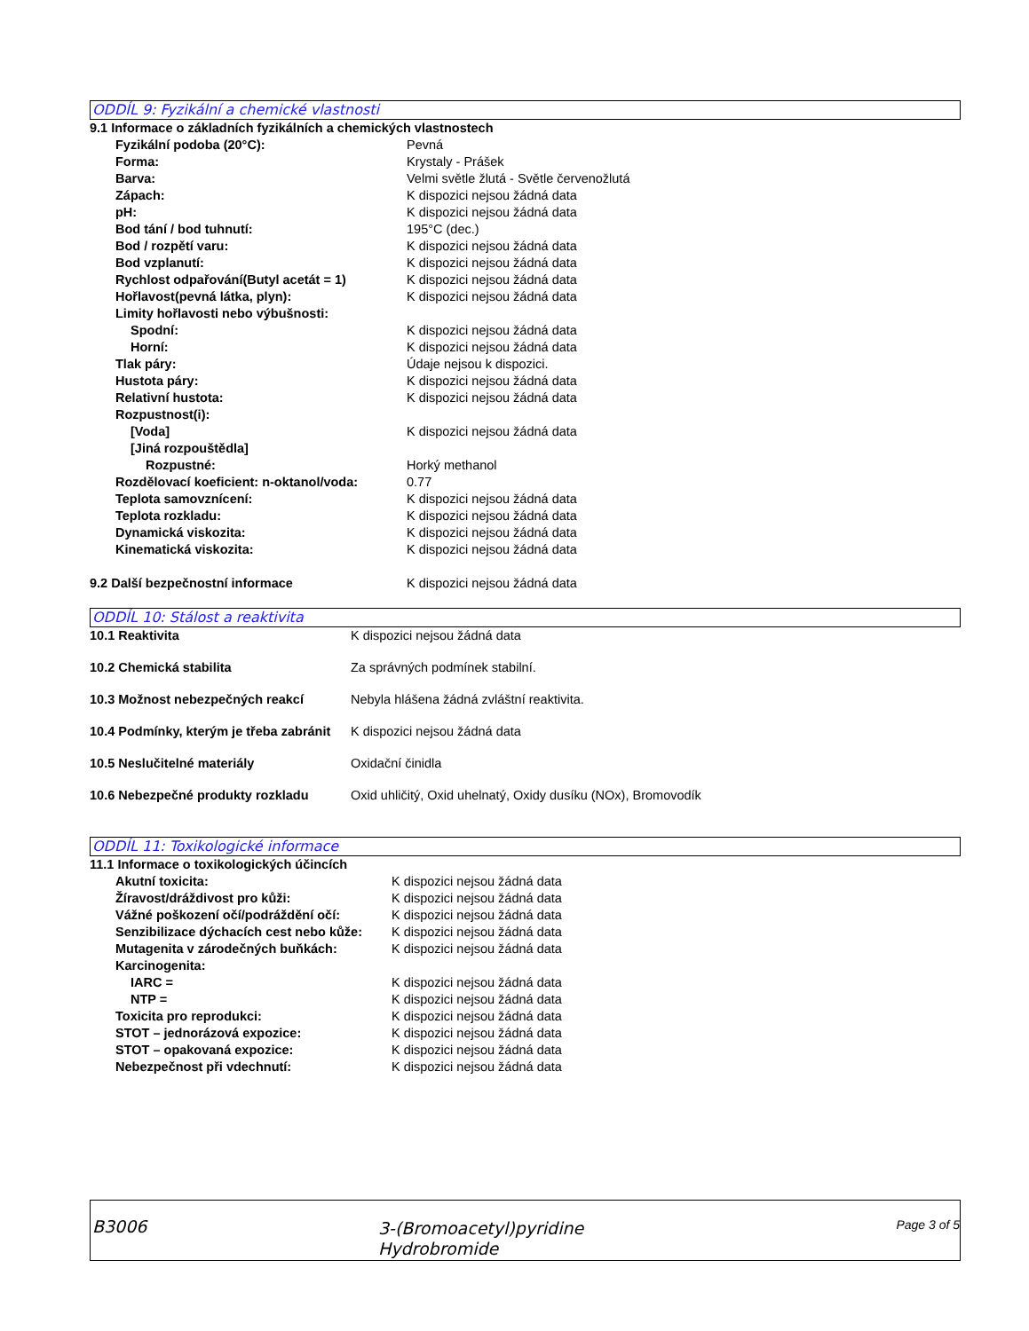ODDÍL 9: Fyzikální a chemické vlastnosti
| 9.1 Informace o základních fyzikálních a chemických vlastnostech | |
| Fyzikální podoba (20°C): | Pevná |
| Forma: | Krystaly - Prášek |
| Barva: | Velmi světle žlutá - Světle červenožlutá |
| Zápach: | K dispozici nejsou žádná data |
| pH: | K dispozici nejsou žádná data |
| Bod tání / bod tuhnutí: | 195°C (dec.) |
| Bod / rozpětí varu: | K dispozici nejsou žádná data |
| Bod vzplanutí: | K dispozici nejsou žádná data |
| Rychlost odpařování(Butyl acetát = 1) | K dispozici nejsou žádná data |
| Hořlavost(pevná látka, plyn): | K dispozici nejsou žádná data |
| Limity hořlavosti nebo výbušnosti: | |
| Spodní: | K dispozici nejsou žádná data |
| Horní: | K dispozici nejsou žádná data |
| Tlak páry: | Údaje nejsou k dispozici. |
| Hustota páry: | K dispozici nejsou žádná data |
| Relativní hustota: | K dispozici nejsou žádná data |
| Rozpustnost(i): | |
| [Voda] | K dispozici nejsou žádná data |
| [Jiná rozpouštědla] | |
| Rozpustné: | Horký methanol |
| Rozdělovací koeficient: n-oktanol/voda: | 0.77 |
| Teplota samovznícení: | K dispozici nejsou žádná data |
| Teplota rozkladu: | K dispozici nejsou žádná data |
| Dynamická viskozita: | K dispozici nejsou žádná data |
| Kinematická viskozita: | K dispozici nejsou žádná data |
| 9.2 Další bezpečnostní informace | K dispozici nejsou žádná data |
ODDÍL 10: Stálost a reaktivita
| 10.1 Reaktivita | K dispozici nejsou žádná data |
| 10.2 Chemická stabilita | Za správných podmínek stabilní. |
| 10.3 Možnost nebezpečných reakcí | Nebyla hlášena žádná zvláštní reaktivita. |
| 10.4 Podmínky, kterým je třeba zabránit | K dispozici nejsou žádná data |
| 10.5 Neslučitelné materiály | Oxidační činidla |
| 10.6 Nebezpečné produkty rozkladu | Oxid uhličitý, Oxid uhelnatý, Oxidy dusíku (NOx), Bromovodík |
ODDÍL 11: Toxikologické informace
| 11.1 Informace o toxikologických účincích | |
| Akutní toxicita: | K dispozici nejsou žádná data |
| Žíravost/dráždivost pro kůži: | K dispozici nejsou žádná data |
| Vážné poškození očí/podráždění očí: | K dispozici nejsou žádná data |
| Senzibilizace dýchacích cest nebo kůže: | K dispozici nejsou žádná data |
| Mutagenita v zárodečných buňkách: | K dispozici nejsou žádná data |
| Karcinogenita: | |
| IARC = | K dispozici nejsou žádná data |
| NTP = | K dispozici nejsou žádná data |
| Toxicita pro reprodukci: | K dispozici nejsou žádná data |
| STOT – jednorázová expozice: | K dispozici nejsou žádná data |
| STOT – opakovaná expozice: | K dispozici nejsou žádná data |
| Nebezpečnost při vdechnutí: | K dispozici nejsou žádná data |
| B3006 | 3-(Bromoacetyl)pyridine Hydrobromide | Page 3 of 5 |